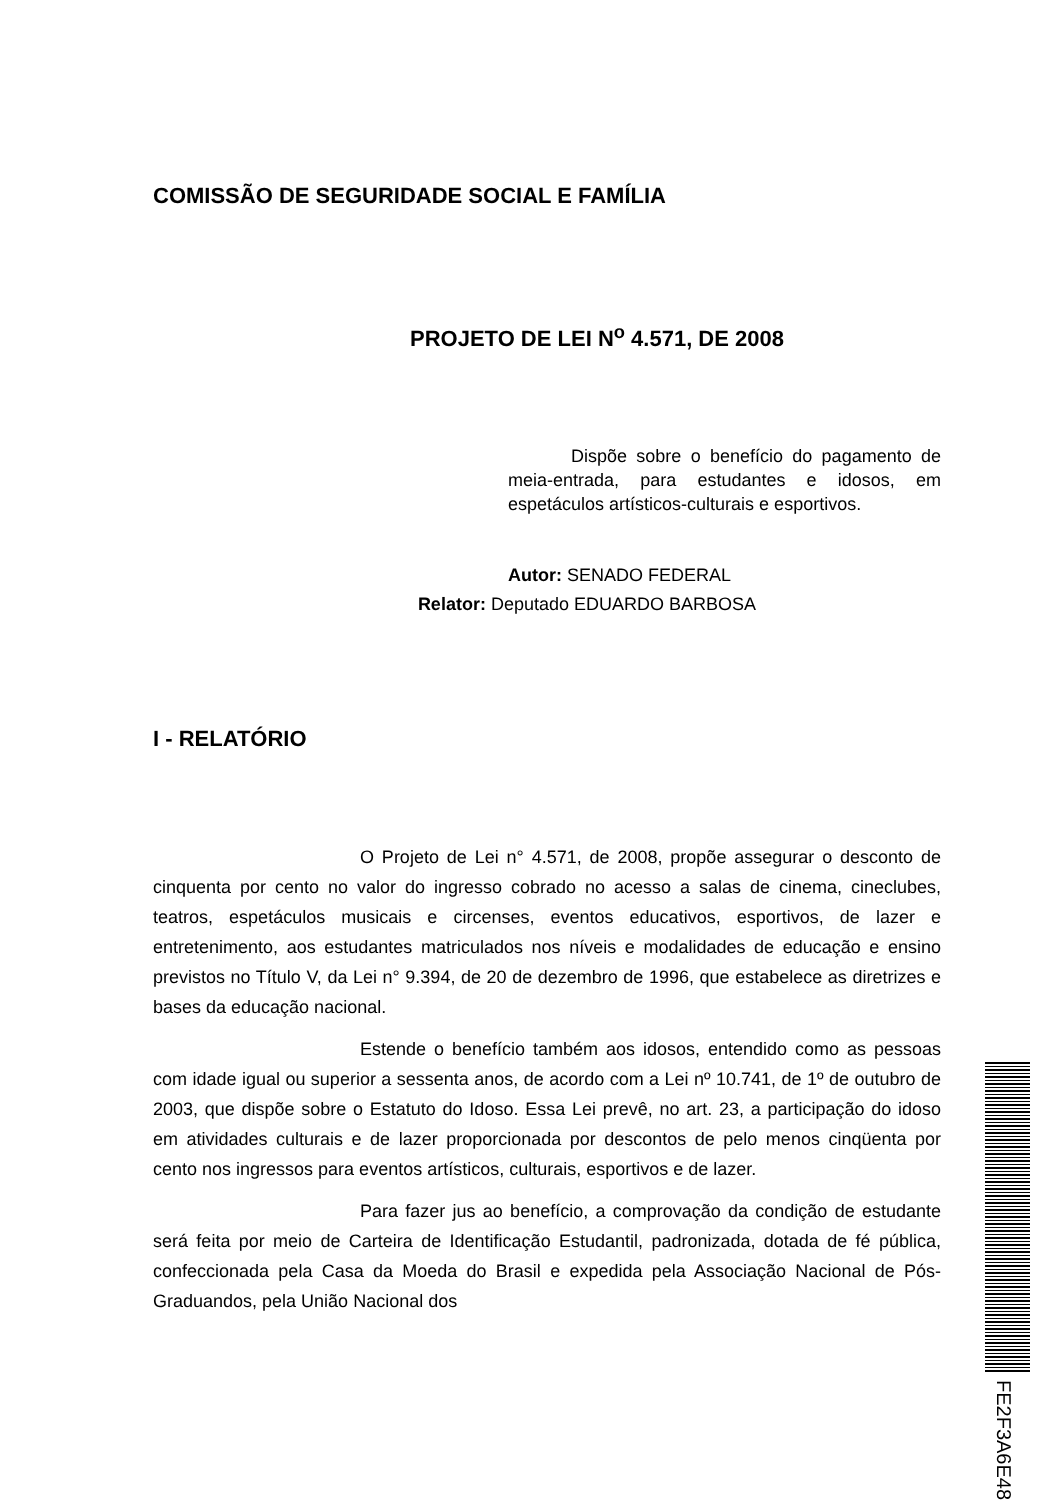COMISSÃO DE SEGURIDADE SOCIAL E FAMÍLIA
PROJETO DE LEI N<sup>o</sup> 4.571, DE 2008
Dispõe sobre o benefício do pagamento de meia-entrada, para estudantes e idosos, em espetáculos artísticos-culturais e esportivos.
Autor: SENADO FEDERAL
Relator: Deputado EDUARDO BARBOSA
I - RELATÓRIO
O Projeto de Lei n° 4.571, de 2008, propõe assegurar o desconto de cinquenta por cento no valor do ingresso cobrado no acesso a salas de cinema, cineclubes, teatros, espetáculos musicais e circenses, eventos educativos, esportivos, de lazer e entretenimento, aos estudantes matriculados nos níveis e modalidades de educação e ensino previstos no Título V, da Lei n° 9.394, de 20 de dezembro de 1996, que estabelece as diretrizes e bases da educação nacional.
Estende o benefício também aos idosos, entendido como as pessoas com idade igual ou superior a sessenta anos, de acordo com a Lei nº 10.741, de 1º de outubro de 2003, que dispõe sobre o Estatuto do Idoso. Essa Lei prevê, no art. 23, a participação do idoso em atividades culturais e de lazer proporcionada por descontos de pelo menos cinqüenta por cento nos ingressos para eventos artísticos, culturais, esportivos e de lazer.
Para fazer jus ao benefício, a comprovação da condição de estudante será feita por meio de Carteira de Identificação Estudantil, padronizada, dotada de fé pública, confeccionada pela Casa da Moeda do Brasil e expedida pela Associação Nacional de Pós-Graduandos, pela União Nacional dos
FE2F3A6E48